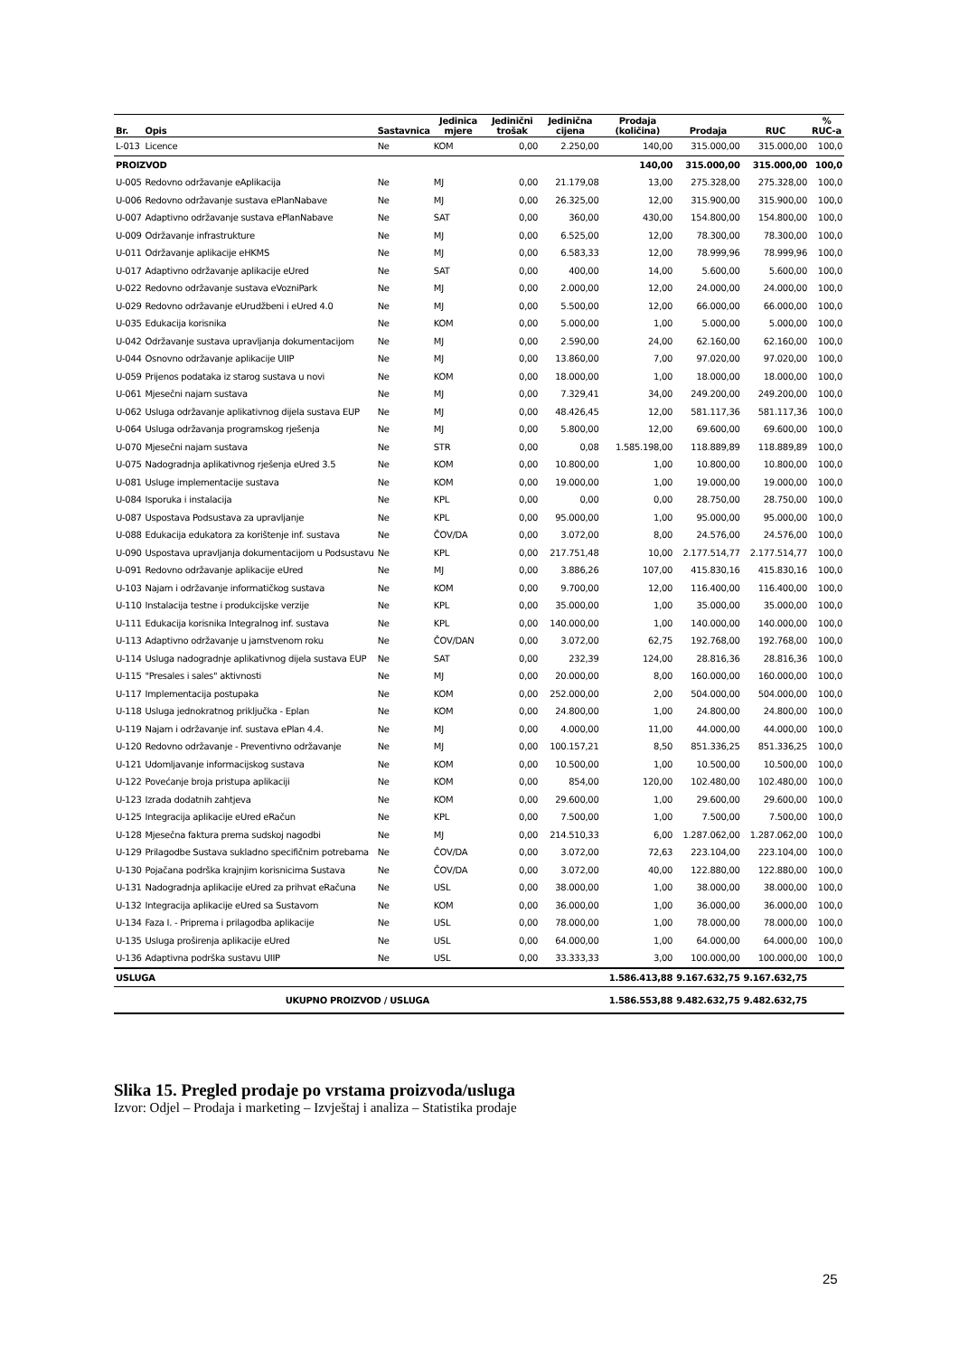| Br. | Opis | Sastavnica | Jedinica mjere | Jedinični trošak | Jedinična cijena | Prodaja (količina) | Prodaja | RUC | % RUC-a |
| --- | --- | --- | --- | --- | --- | --- | --- | --- | --- |
| L-013 | Licence | Ne | KOM | 0,00 | 2.250,00 | 140,00 | 315.000,00 | 315.000,00 | 100,0 |
| PROIZVOD | | | | | | 140,00 | 315.000,00 | 315.000,00 | 100,0 |
| U-005 | Redovno održavanje eAplikacija | Ne | MJ | 0,00 | 21.179,08 | 13,00 | 275.328,00 | 275.328,00 | 100,0 |
| U-006 | Redovno održavanje sustava ePlanNabave | Ne | MJ | 0,00 | 26.325,00 | 12,00 | 315.900,00 | 315.900,00 | 100,0 |
| U-007 | Adaptivno održavanje sustava ePlanNabave | Ne | SAT | 0,00 | 360,00 | 430,00 | 154.800,00 | 154.800,00 | 100,0 |
| U-009 | Održavanje infrastrukture | Ne | MJ | 0,00 | 6.525,00 | 12,00 | 78.300,00 | 78.300,00 | 100,0 |
| U-011 | Održavanje aplikacije eHKMS | Ne | MJ | 0,00 | 6.583,33 | 12,00 | 78.999,96 | 78.999,96 | 100,0 |
| U-017 | Adaptivno održavanje aplikacije eUred | Ne | SAT | 0,00 | 400,00 | 14,00 | 5.600,00 | 5.600,00 | 100,0 |
| U-022 | Redovno održavanje sustava eVozniPark | Ne | MJ | 0,00 | 2.000,00 | 12,00 | 24.000,00 | 24.000,00 | 100,0 |
| U-029 | Redovno održavanje eUrudžbeni i eUred 4.0 | Ne | MJ | 0,00 | 5.500,00 | 12,00 | 66.000,00 | 66.000,00 | 100,0 |
| U-035 | Edukacija korisnika | Ne | KOM | 0,00 | 5.000,00 | 1,00 | 5.000,00 | 5.000,00 | 100,0 |
| U-042 | Održavanje sustava upravljanja dokumentacijom | Ne | MJ | 0,00 | 2.590,00 | 24,00 | 62.160,00 | 62.160,00 | 100,0 |
| U-044 | Osnovno održavanje aplikacije UIIP | Ne | MJ | 0,00 | 13.860,00 | 7,00 | 97.020,00 | 97.020,00 | 100,0 |
| U-059 | Prijenos podataka iz starog sustava u novi | Ne | KOM | 0,00 | 18.000,00 | 1,00 | 18.000,00 | 18.000,00 | 100,0 |
| U-061 | Mjesečni najam sustava | Ne | MJ | 0,00 | 7.329,41 | 34,00 | 249.200,00 | 249.200,00 | 100,0 |
| U-062 | Usluga održavanje aplikativnog dijela sustava EUP | Ne | MJ | 0,00 | 48.426,45 | 12,00 | 581.117,36 | 581.117,36 | 100,0 |
| U-064 | Usluga održavanja programskog rješenja | Ne | MJ | 0,00 | 5.800,00 | 12,00 | 69.600,00 | 69.600,00 | 100,0 |
| U-070 | Mjesečni najam sustava | Ne | STR | 0,00 | 0,08 | 1.585.198,00 | 118.889,89 | 118.889,89 | 100,0 |
| U-075 | Nadogradnja aplikativnog rješenja eUred 3.5 | Ne | KOM | 0,00 | 10.800,00 | 1,00 | 10.800,00 | 10.800,00 | 100,0 |
| U-081 | Usluge implementacije sustava | Ne | KOM | 0,00 | 19.000,00 | 1,00 | 19.000,00 | 19.000,00 | 100,0 |
| U-084 | Isporuka i instalacija | Ne | KPL | 0,00 | 0,00 | 0,00 | 28.750,00 | 28.750,00 | 100,0 |
| U-087 | Uspostava Podsustava za upravljanje | Ne | KPL | 0,00 | 95.000,00 | 1,00 | 95.000,00 | 95.000,00 | 100,0 |
| U-088 | Edukacija edukatora za korištenje inf. sustava | Ne | ČOV/DA | 0,00 | 3.072,00 | 8,00 | 24.576,00 | 24.576,00 | 100,0 |
| U-090 | Uspostava upravljanja dokumentacijom u Podsustavu | Ne | KPL | 0,00 | 217.751,48 | 10,00 | 2.177.514,77 | 2.177.514,77 | 100,0 |
| U-091 | Redovno održavanje aplikacije eUred | Ne | MJ | 0,00 | 3.886,26 | 107,00 | 415.830,16 | 415.830,16 | 100,0 |
| U-103 | Najam i održavanje informatičkog sustava | Ne | KOM | 0,00 | 9.700,00 | 12,00 | 116.400,00 | 116.400,00 | 100,0 |
| U-110 | Instalacija testne i produkcijske verzije | Ne | KPL | 0,00 | 35.000,00 | 1,00 | 35.000,00 | 35.000,00 | 100,0 |
| U-111 | Edukacija korisnika Integralnog inf. sustava | Ne | KPL | 0,00 | 140.000,00 | 1,00 | 140.000,00 | 140.000,00 | 100,0 |
| U-113 | Adaptivno održavanje u jamstvenom roku | Ne | ČOV/DAN | 0,00 | 3.072,00 | 62,75 | 192.768,00 | 192.768,00 | 100,0 |
| U-114 | Usluga nadogradnje aplikativnog dijela sustava EUP | Ne | SAT | 0,00 | 232,39 | 124,00 | 28.816,36 | 28.816,36 | 100,0 |
| U-115 | "Presales i sales" aktivnosti | Ne | MJ | 0,00 | 20.000,00 | 8,00 | 160.000,00 | 160.000,00 | 100,0 |
| U-117 | Implementacija postupaka | Ne | KOM | 0,00 | 252.000,00 | 2,00 | 504.000,00 | 504.000,00 | 100,0 |
| U-118 | Usluga jednokratnog priključka - Eplan | Ne | KOM | 0,00 | 24.800,00 | 1,00 | 24.800,00 | 24.800,00 | 100,0 |
| U-119 | Najam i održavanje inf. sustava ePlan 4.4. | Ne | MJ | 0,00 | 4.000,00 | 11,00 | 44.000,00 | 44.000,00 | 100,0 |
| U-120 | Redovno održavanje - Preventivno održavanje | Ne | MJ | 0,00 | 100.157,21 | 8,50 | 851.336,25 | 851.336,25 | 100,0 |
| U-121 | Udomljavanje informacijskog sustava | Ne | KOM | 0,00 | 10.500,00 | 1,00 | 10.500,00 | 10.500,00 | 100,0 |
| U-122 | Povećanje broja pristupa aplikaciji | Ne | KOM | 0,00 | 854,00 | 120,00 | 102.480,00 | 102.480,00 | 100,0 |
| U-123 | Izrada dodatnih zahtjeva | Ne | KOM | 0,00 | 29.600,00 | 1,00 | 29.600,00 | 29.600,00 | 100,0 |
| U-125 | Integracija aplikacije eUred eRačun | Ne | KPL | 0,00 | 7.500,00 | 1,00 | 7.500,00 | 7.500,00 | 100,0 |
| U-128 | Mjesečna faktura prema sudskoj nagodbi | Ne | MJ | 0,00 | 214.510,33 | 6,00 | 1.287.062,00 | 1.287.062,00 | 100,0 |
| U-129 | Prilagodbe Sustava sukladno specifičnim potrebama | Ne | ČOV/DA | 0,00 | 3.072,00 | 72,63 | 223.104,00 | 223.104,00 | 100,0 |
| U-130 | Pojačana podrška krajnjim korisnicima Sustava | Ne | ČOV/DA | 0,00 | 3.072,00 | 40,00 | 122.880,00 | 122.880,00 | 100,0 |
| U-131 | Nadogradnja aplikacije eUred za prihvat eRačuna | Ne | USL | 0,00 | 38.000,00 | 1,00 | 38.000,00 | 38.000,00 | 100,0 |
| U-132 | Integracija aplikacije eUred sa Sustavom | Ne | KOM | 0,00 | 36.000,00 | 1,00 | 36.000,00 | 36.000,00 | 100,0 |
| U-134 | Faza I. - Priprema i prilagodba aplikacije | Ne | USL | 0,00 | 78.000,00 | 1,00 | 78.000,00 | 78.000,00 | 100,0 |
| U-135 | Usluga proširenja aplikacije eUred | Ne | USL | 0,00 | 64.000,00 | 1,00 | 64.000,00 | 64.000,00 | 100,0 |
| U-136 | Adaptivna podrška sustavu UIIP | Ne | USL | 0,00 | 33.333,33 | 3,00 | 100.000,00 | 100.000,00 | 100,0 |
| USLUGA | | | | | | 1.586.413,88 | 9.167.632,75 | 9.167.632,75 | |
| UKUPNO PROIZVOD / USLUGA | | | | | | 1.586.553,88 | 9.482.632,75 | 9.482.632,75 | |
Slika 15. Pregled prodaje po vrstama proizvoda/usluga
Izvor: Odjel – Prodaja i marketing – Izvještaj i analiza – Statistika prodaje
25